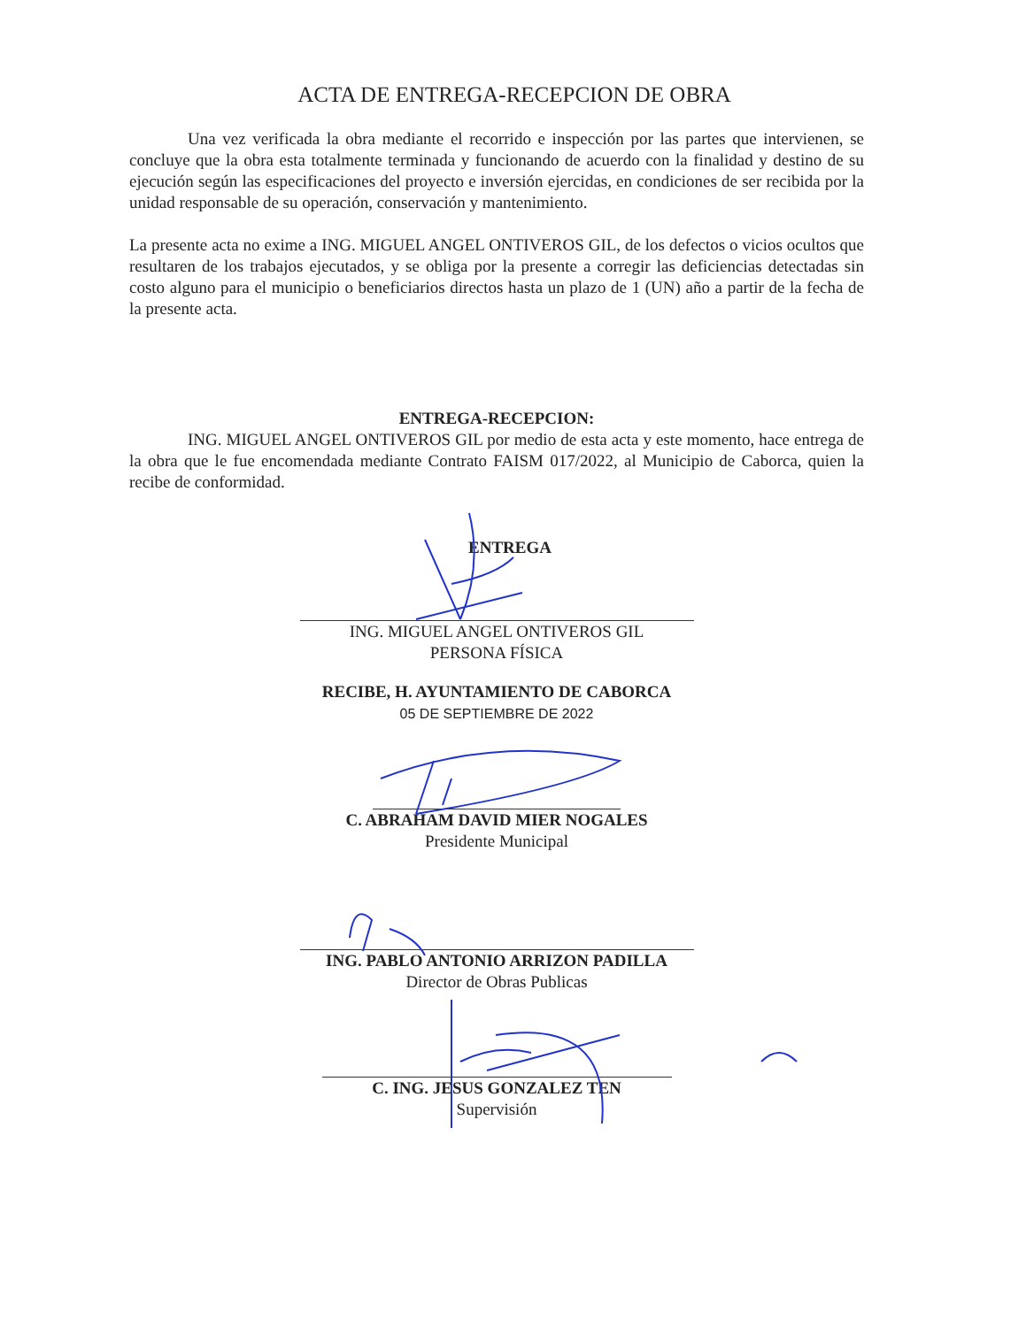ACTA DE ENTREGA-RECEPCION DE OBRA
Una vez verificada la obra mediante el recorrido e inspección por las partes que intervienen, se concluye que la obra esta totalmente terminada y funcionando de acuerdo con la finalidad y destino de su ejecución según las especificaciones del proyecto e inversión ejercidas, en condiciones de ser recibida por la unidad responsable de su operación, conservación y mantenimiento.
La presente acta no exime a ING. MIGUEL ANGEL ONTIVEROS GIL, de los defectos o vicios ocultos que resultaren de los trabajos ejecutados, y se obliga por la presente a corregir las deficiencias detectadas sin costo alguno para el municipio o beneficiarios directos hasta un plazo de 1 (UN) año a partir de la fecha de la presente acta.
ENTREGA-RECEPCION:
ING. MIGUEL ANGEL ONTIVEROS GIL por medio de esta acta y este momento, hace entrega de la obra que le fue encomendada mediante Contrato FAISM 017/2022, al Municipio de Caborca, quien la recibe de conformidad.
ENTREGA
ING. MIGUEL ANGEL ONTIVEROS GIL
PERSONA FÍSICA
RECIBE, H. AYUNTAMIENTO DE CABORCA
05 DE SEPTIEMBRE DE 2022
C. ABRAHAM DAVID MIER NOGALES
Presidente Municipal
ING. PABLO ANTONIO ARRIZON PADILLA
Director de Obras Publicas
C. ING. JESUS GONZALEZ TEN
Supervisión